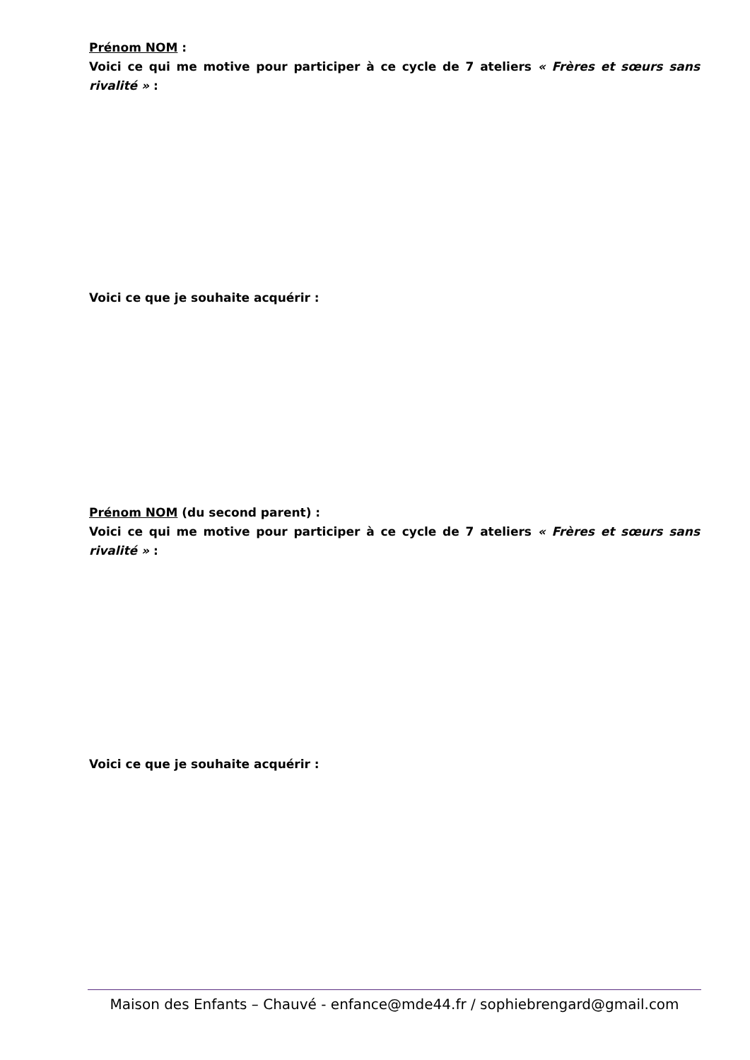Prénom NOM :
Voici ce qui me motive pour participer à ce cycle de 7 ateliers « Frères et sœurs sans rivalité » :
Voici ce que je souhaite acquérir :
Prénom NOM (du second parent) :
Voici ce qui me motive pour participer à ce cycle de 7 ateliers « Frères et sœurs sans rivalité » :
Voici ce que je souhaite acquérir :
Maison des Enfants – Chauvé - enfance@mde44.fr / sophiebrengard@gmail.com